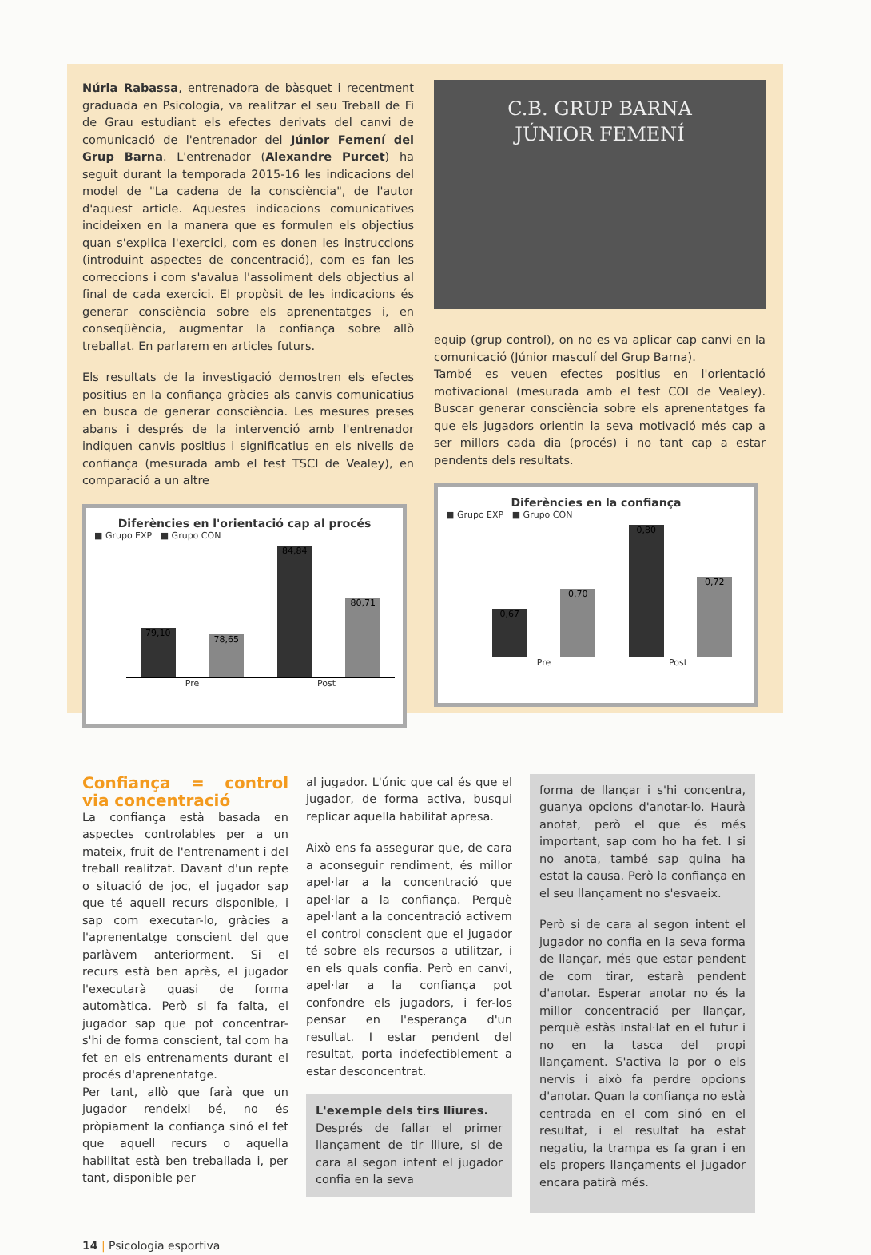Núria Rabassa, entrenadora de bàsquet i recentment graduada en Psicologia, va realitzar el seu Treball de Fi de Grau estudiant els efectes derivats del canvi de comunicació de l'entrenador del Júnior Femení del Grup Barna. L'entrenador (Alexandre Purcet) ha seguit durant la temporada 2015-16 les indicacions del model de "La cadena de la consciència", de l'autor d'aquest article. Aquestes indicacions comunicatives incideixen en la manera que es formulen els objectius quan s'explica l'exercici, com es donen les instruccions (introduint aspectes de concentració), com es fan les correccions i com s'avalua l'assoliment dels objectius al final de cada exercici. El propòsit de les indicacions és generar consciència sobre els aprenentatges i, en conseqüència, augmentar la confiança sobre allò treballat. En parlarem en articles futurs.
Els resultats de la investigació demostren els efectes positius en la confiança gràcies als canvis comunicatius en busca de generar consciència. Les mesures preses abans i després de la intervenció amb l'entrenador indiquen canvis positius i significatius en els nivells de confiança (mesurada amb el test TSCI de Vealey), en comparació a un altre
Diferències en l'orientació cap al procés
■ Grupo EXP ■ Grupo CON
79,10
78,65
84,84
80,71
Pre Post
C.B. GRUP BARNA
JÚNIOR FEMENÍ
equip (grup control), on no es va aplicar cap canvi en la comunicació (Júnior masculí del Grup Barna).
També es veuen efectes positius en l'orientació motivacional (mesurada amb el test COI de Vealey). Buscar generar consciència sobre els aprenentatges fa que els jugadors orientin la seva motivació més cap a ser millors cada dia (procés) i no tant cap a estar pendents dels resultats.
Diferències en la confiança
■ Grupo EXP ■ Grupo CON
0,67
0,70
0,80
0,72
Pre Post
Confiança = control via concentració
La confiança està basada en aspectes controlables per a un mateix, fruit de l'entrenament i del treball realitzat. Davant d'un repte o situació de joc, el jugador sap que té aquell recurs disponible, i sap com executar-lo, gràcies a l'aprenentatge conscient del que parlàvem anteriorment. Si el recurs està ben après, el jugador l'executarà quasi de forma automàtica. Però si fa falta, el jugador sap que pot concentrar-s'hi de forma conscient, tal com ha fet en els entrenaments durant el procés d'aprenentatge.
Per tant, allò que farà que un jugador rendeixi bé, no és pròpiament la confiança sinó el fet que aquell recurs o aquella habilitat està ben treballada i, per tant, disponible per
al jugador. L'únic que cal és que el jugador, de forma activa, busqui replicar aquella habilitat apresa.
Això ens fa assegurar que, de cara a aconseguir rendiment, és millor apel·lar a la concentració que apel·lar a la confiança. Perquè apel·lant a la concentració activem el control conscient que el jugador té sobre els recursos a utilitzar, i en els quals confia. Però en canvi, apel·lar a la confiança pot confondre els jugadors, i fer-los pensar en l'esperança d'un resultat. I estar pendent del resultat, porta indefectiblement a estar desconcentrat.
L'exemple dels tirs lliures.
Després de fallar el primer llançament de tir lliure, si de cara al segon intent el jugador confia en la seva
forma de llançar i s'hi concentra, guanya opcions d'anotar-lo. Haurà anotat, però el que és més important, sap com ho ha fet. I si no anota, també sap quina ha estat la causa. Però la confiança en el seu llançament no s'esvaeix.
Però si de cara al segon intent el jugador no confia en la seva forma de llançar, més que estar pendent de com tirar, estarà pendent d'anotar. Esperar anotar no és la millor concentració per llançar, perquè estàs instal·lat en el futur i no en la tasca del propi llançament. S'activa la por o els nervis i això fa perdre opcions d'anotar. Quan la confiança no està centrada en el com sinó en el resultat, i el resultat ha estat negatiu, la trampa es fa gran i en els propers llançaments el jugador encara patirà més.
14 | Psicologia esportiva